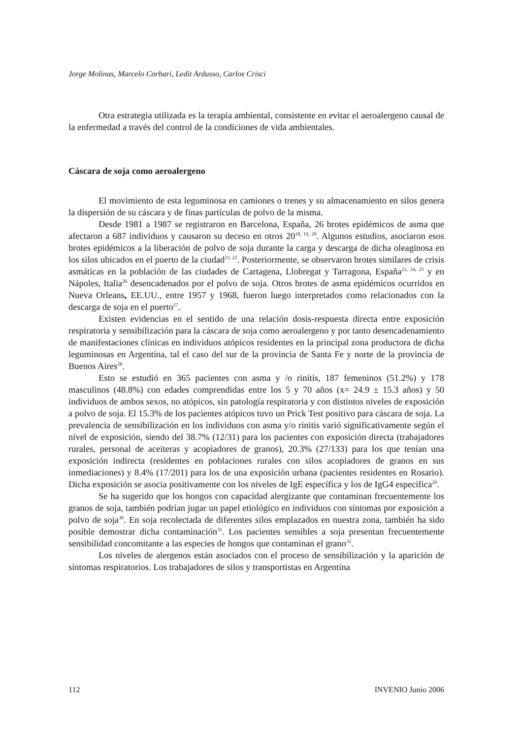Jorge Molinas, Marcelo Corbari, Ledit Ardusso, Carlos Crisci
Otra estrategia utilizada es la terapia ambiental, consistente en evitar el aeroalergeno causal de la enfermedad a través del control de la condiciones de vida ambientales.
Cáscara de soja como aeroalergeno
El movimiento de esta leguminosa en camiones o trenes y su almacenamiento en silos genera la dispersión de su cáscara y de finas partículas de polvo de la misma.
Desde 1981 a 1987 se registraron en Barcelona, España, 26 brotes epidémicos de asma que afectaron a 687 individuos y causaron su deceso en otros 20<sup>18, 19, 20</sup>. Algunos estudios, asociaron esos brotes epidémicos a la liberación de polvo de soja durante la carga y descarga de dicha oleaginosa en los silos ubicados en el puerto de la ciudad<sup>21, 22</sup>. Posteriormente, se observaron brotes similares de crisis asmáticas en la población de las ciudades de Cartagena, Llobregat y Tarragona, España<sup>23, 24, 25</sup> y en Nápoles, Italia<sup>26</sup> desencadenados por el polvo de soja. Otros brotes de asma epidémicos ocurridos en Nueva Orleans, EE.UU., entre 1957 y 1968, fueron luego interpretados como relacionados con la descarga de soja en el puerto<sup>27</sup>.
Existen evidencias en el sentido de una relación dosis-respuesta directa entre exposición respiratoria y sensibilización para la cáscara de soja como aeroalergeno y por tanto desencadenamiento de manifestaciones clínicas en individuos atópicos residentes en la principal zona productora de dicha leguminosas en Argentina, tal el caso del sur de la provincia de Santa Fe y norte de la provincia de Buenos Aires<sup>28</sup>.
Esto se estudió en 365 pacientes con asma y /o rinitis, 187 femeninos (51.2%) y 178 masculinos (48.8%) con edades comprendidas entre los 5 y 70 años (x= 24.9 ± 15.3 años) y 50 individuos de ambos sexos, no atópicos, sin patología respiratoria y con distintos niveles de exposición a polvo de soja. El 15.3% de los pacientes atópicos tuvo un Prick Test positivo para cáscara de soja. La prevalencia de sensibilización en los individuos con asma y/o rinitis varió significativamente según el nivel de exposición, siendo del 38.7% (12/31) para los pacientes con exposición directa (trabajadores rurales, personal de aceiteras y acopiadores de granos), 20.3% (27/133) para los que tenían una exposición indirecta (residentes en poblaciones rurales con silos acopiadores de granos en sus inmediaciones) y 8.4% (17/201) para los de una exposición urbana (pacientes residentes en Rosario). Dicha exposición se asocia positivamente con los niveles de IgE específica y los de IgG4 específica<sup>29</sup>.
Se ha sugerido que los hongos con capacidad alergizante que contaminan frecuentemente los granos de soja, también podrían jugar un papel etiológico en individuos con síntomas por exposición a polvo de soja<sup>30</sup>. En soja recolectada de diferentes silos emplazados en nuestra zona, también ha sido posible demostrar dicha contaminación<sup>31</sup>. Los pacientes sensibles a soja presentan frecuentemente sensibilidad concomitante a las especies de hongos que contaminan el grano<sup>32</sup>.
Los niveles de alergenos están asociados con el proceso de sensibilización y la aparición de síntomas respiratorios. Los trabajadores de silos y transportistas en Argentina
112 INVENIO Junio 2006